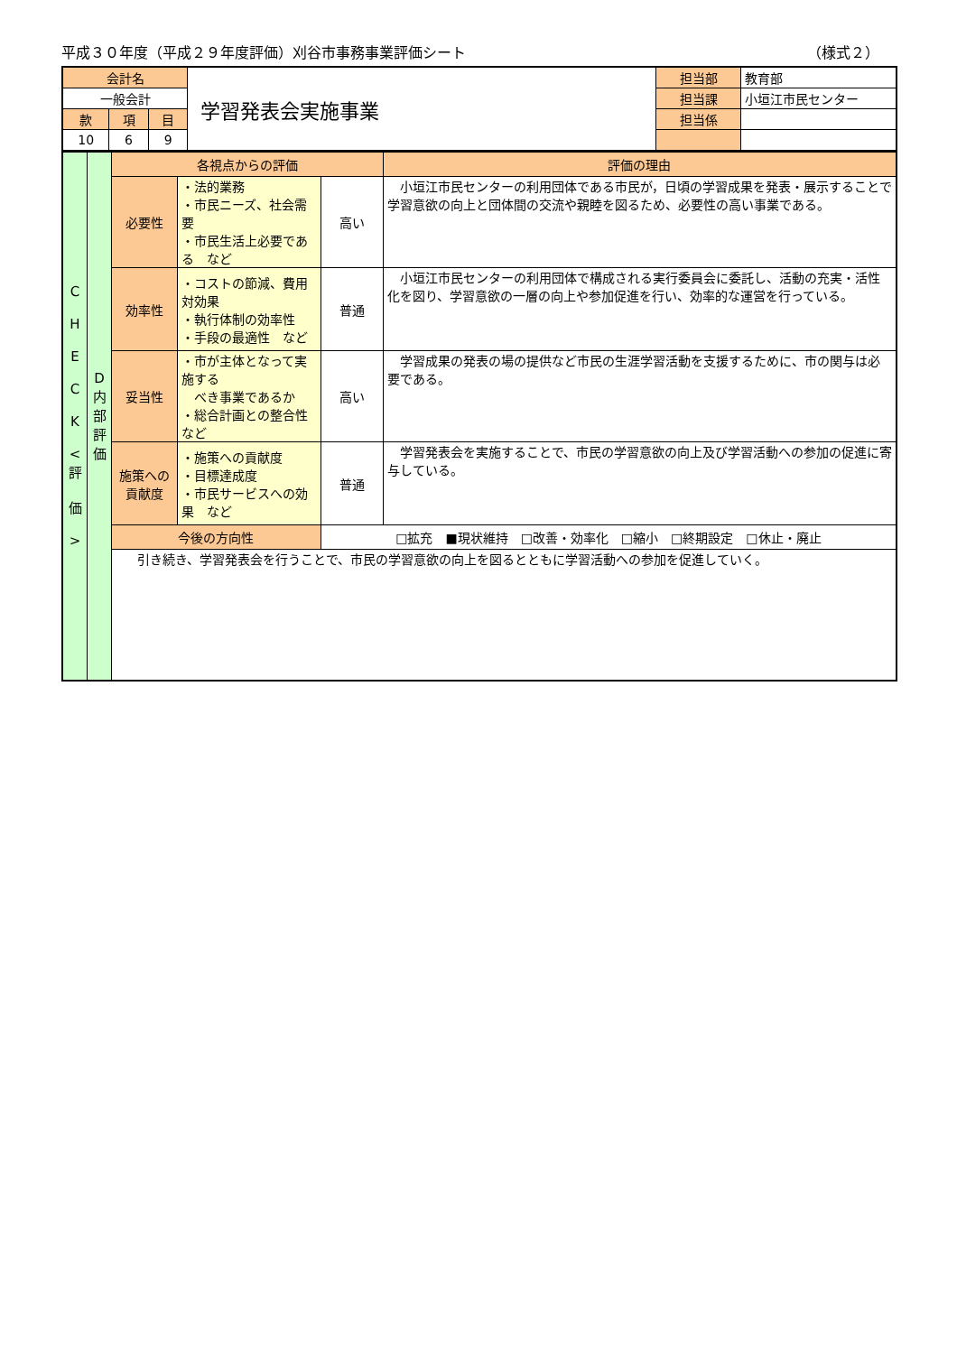平成３０年度（平成２９年度評価）刈谷市事務事業評価シート （様式２）
| 会計名 | | | 学習発表会実施事業 | 担当部 | 教育部 |
| 一般会計 | | | | 担当課 | 小垣江市民センター |
| 款 | 項 | 目 | | 担当係 | |
| 10 | 6 | 9 | | | |
| C H E C K < 評 価 > | D 内 部 評 価 | 各視点からの評価 | | | | 評価の理由 |
| | | 必要性 | ・法的業務 ・市民ニーズ、社会需要 ・市民生活上必要である など | | 高い | 小垣江市民センターの利用団体である市民が，日頃の学習成果を発表・展示することで学習意欲の向上と団体間の交流や親睦を図るため、必要性の高い事業である。 |
| | | 効率性 | ・コストの節減、費用対効果 ・執行体制の効率性 ・手段の最適性 など | | 普通 | 小垣江市民センターの利用団体で構成される実行委員会に委託し、活動の充実・活性化を図り、学習意欲の一層の向上や参加促進を行い、効率的な運営を行っている。 |
| | | 妥当性 | ・市が主体となって実施する べき事業であるか ・総合計画との整合性 など | | 高い | 学習成果の発表の場の提供など市民の生涯学習活動を支援するために、市の関与は必要である。 |
| | | 施策への 貢献度 | ・施策への貢献度 ・目標達成度 ・市民サービスへの効果 など | | 普通 | 学習発表会を実施することで、市民の学習意欲の向上及び学習活動への参加の促進に寄与している。 |
| | | 今後の方向性 | | □拡充 ■現状維持 □改善・効率化 □縮小 □終期設定 □休止・廃止 | | |
| | | 引き続き、学習発表会を行うことで、市民の学習意欲の向上を図るとともに学習活動への参加を促進していく。 | | | | |